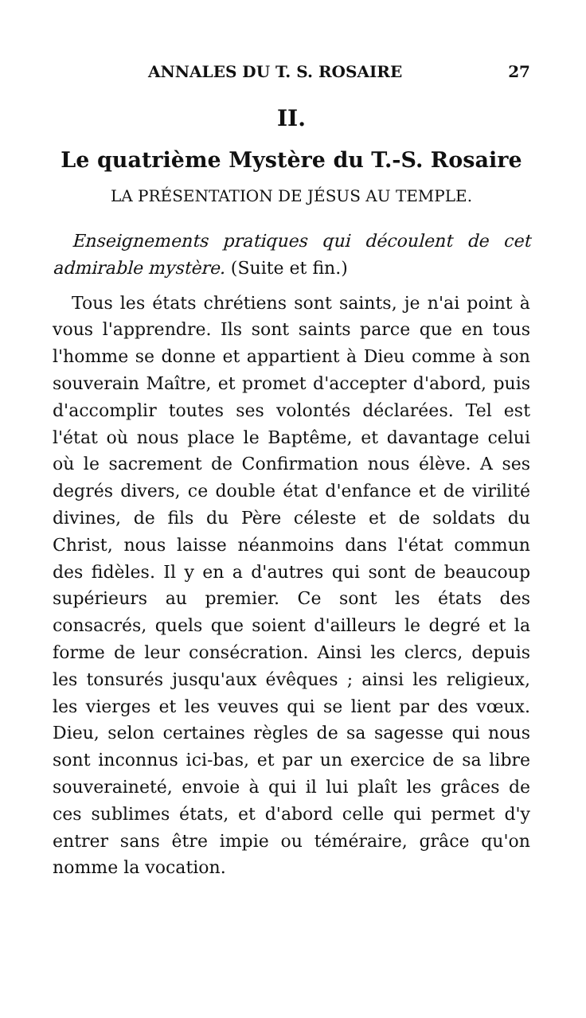ANNALES DU T. S. ROSAIRE 27
II.
Le quatrième Mystère du T.-S. Rosaire
LA PRÉSENTATION DE JÉSUS AU TEMPLE.
Enseignements pratiques qui découlent de cet admirable mystère. (Suite et fin.)
Tous les états chrétiens sont saints, je n'ai point à vous l'apprendre. Ils sont saints parce que en tous l'homme se donne et appartient à Dieu comme à son souverain Maître, et promet d'accepter d'abord, puis d'accomplir toutes ses volontés déclarées. Tel est l'état où nous place le Baptême, et davantage celui où le sacrement de Confirmation nous élève. A ses degrés divers, ce double état d'enfance et de virilité divines, de fils du Père céleste et de soldats du Christ, nous laisse néanmoins dans l'état commun des fidèles. Il y en a d'autres qui sont de beaucoup supérieurs au premier. Ce sont les états des consacrés, quels que soient d'ailleurs le degré et la forme de leur consécration. Ainsi les clercs, depuis les tonsurés jusqu'aux évêques ; ainsi les religieux, les vierges et les veuves qui se lient par des vœux. Dieu, selon certaines règles de sa sagesse qui nous sont inconnus ici-bas, et par un exercice de sa libre souveraineté, envoie à qui il lui plaît les grâces de ces sublimes états, et d'abord celle qui permet d'y entrer sans être impie ou téméraire, grâce qu'on nomme la vocation.